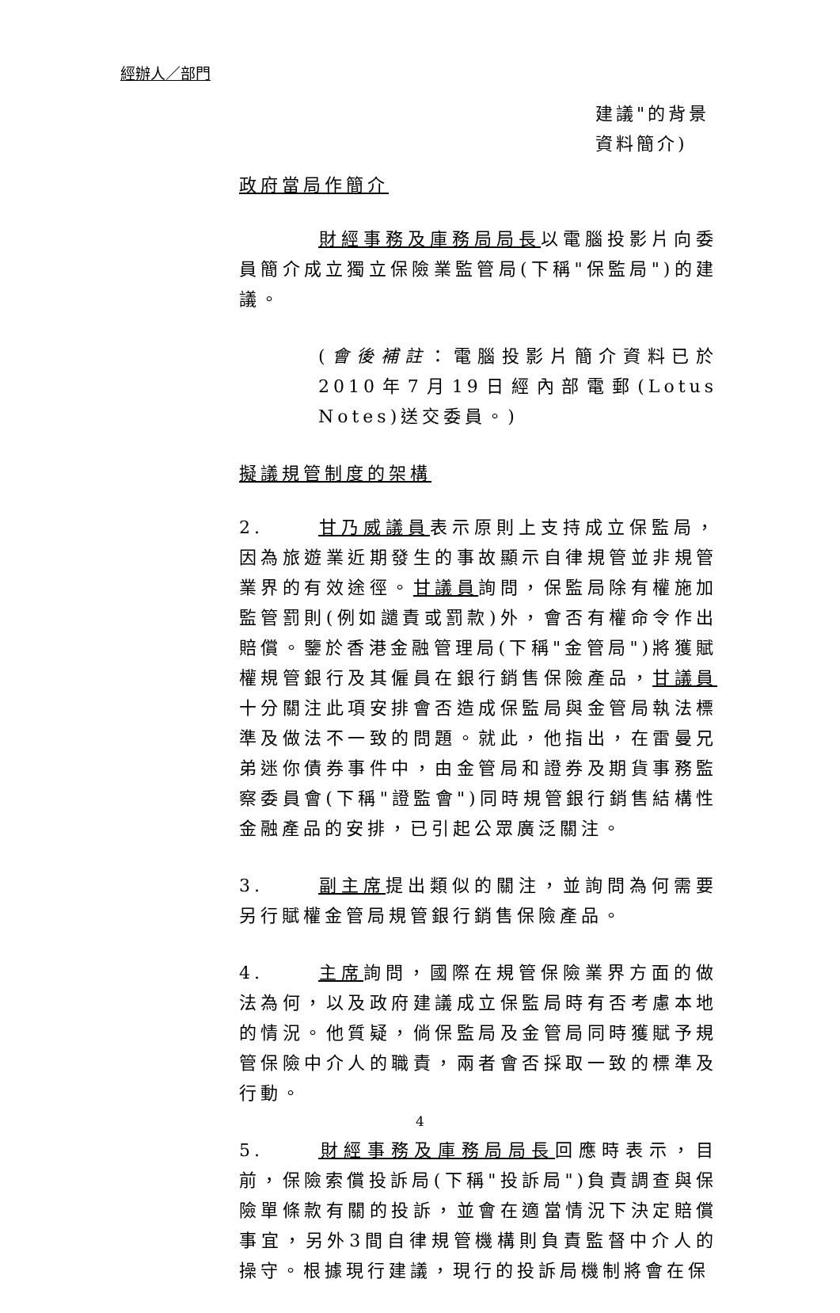經辦人／部門
建議"的背景
資料簡介)
政府當局作簡介
財經事務及庫務局局長以電腦投影片向委員簡介成立獨立保險業監管局(下稱"保監局")的建議。
(會後補註：電腦投影片簡介資料已於2010年7月19日經內部電郵(Lotus Notes)送交委員。)
擬議規管制度的架構
2. 甘乃威議員表示原則上支持成立保監局，因為旅遊業近期發生的事故顯示自律規管並非規管業界的有效途徑。甘議員詢問，保監局除有權施加監管罰則(例如譴責或罰款)外，會否有權命令作出賠償。鑒於香港金融管理局(下稱"金管局")將獲賦權規管銀行及其僱員在銀行銷售保險產品，甘議員十分關注此項安排會否造成保監局與金管局執法標準及做法不一致的問題。就此，他指出，在雷曼兄弟迷你債券事件中，由金管局和證券及期貨事務監察委員會(下稱"證監會")同時規管銀行銷售結構性金融產品的安排，已引起公眾廣泛關注。
3. 副主席提出類似的關注，並詢問為何需要另行賦權金管局規管銀行銷售保險產品。
4. 主席詢問，國際在規管保險業界方面的做法為何，以及政府建議成立保監局時有否考慮本地的情況。他質疑，倘保監局及金管局同時獲賦予規管保險中介人的職責，兩者會否採取一致的標準及行動。
5. 財經事務及庫務局局長回應時表示，目前，保險索償投訴局(下稱"投訴局")負責調查與保險單條款有關的投訴，並會在適當情況下決定賠償事宜，另外3間自律規管機構則負責監督中介人的操守。根據現行建議，現行的投訴局機制將會在保
4